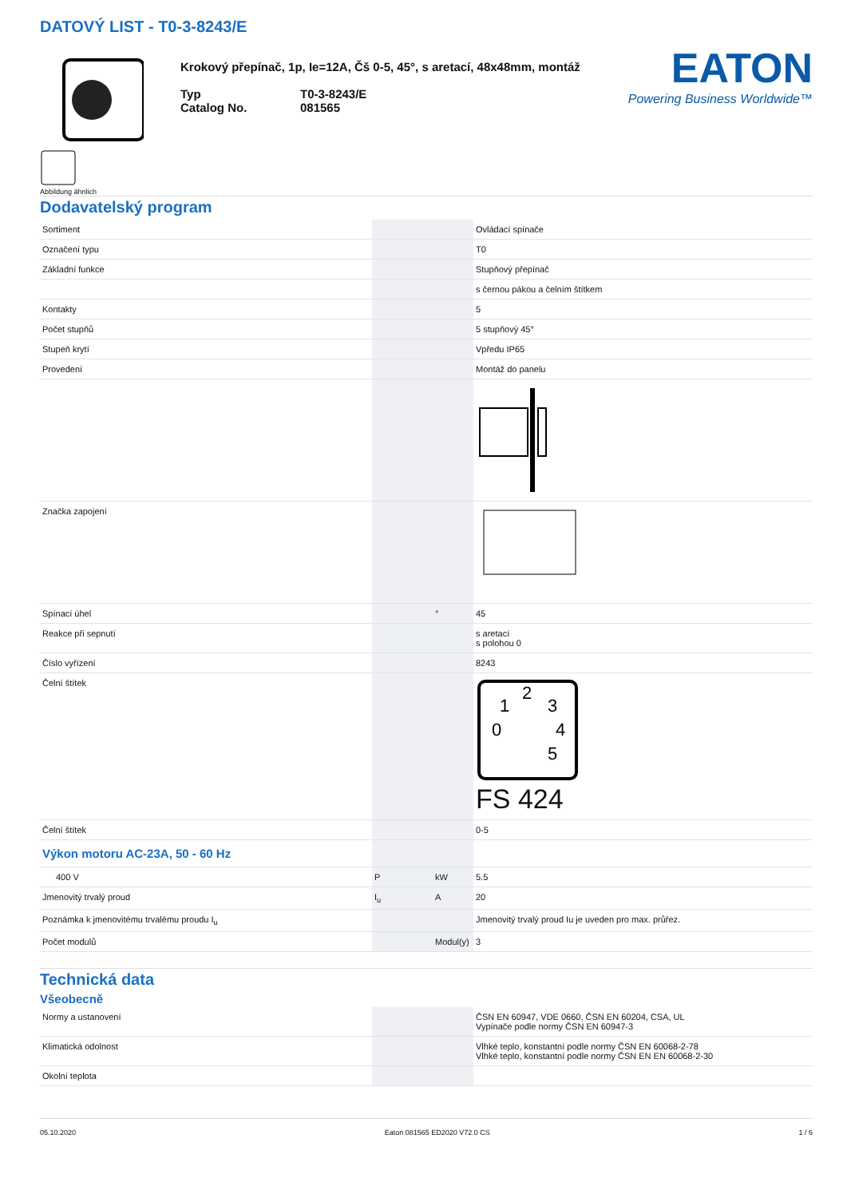DATOVÝ LIST - T0-3-8243/E
Abbildung ähnlich
Krokový přepínač, 1p, Ie=12A, Čš 0-5, 45°, s aretací, 48x48mm, montáž
Typ
Catalog No.
T0-3-8243/E
081565
EATON
Powering Business Worldwide™
Dodavatelský program
| Sortiment | | | Ovládací spínače |
| Označení typu | | | T0 |
| Základní funkce | | | Stupňový přepínač |
| | | | s černou pákou a čelním štítkem |
| Kontakty | | | 5 |
| Počet stupňů | | | 5 stupňový 45° |
| Stupeň krytí | | | Vpředu IP65 |
| Provedení | | | Montáž do panelu |
| Značka zapojení | | | |
| Spínací úhel | | ° | 45 |
| Reakce při sepnutí | | | s aretací s polohou 0 |
| Číslo vyřízení | | | 8243 |
| Čelní štítek | | | 0 1 2 3 4 5 FS 424 |
| Čelní štítek | | | 0-5 |
| Výkon motoru AC-23A, 50 - 60 Hz | | | |
| 400 V | P | kW | 5.5 |
| Jmenovitý trvalý proud | I<sub>u</sub> | A | 20 |
| Poznámka k jmenovitému trvalému proudu I<sub>u</sub> | | | Jmenovitý trvalý proud Iu je uveden pro max. průřez. |
| Počet modulů | | Modul(y) | 3 |
Technická data
Všeobecně
| Normy a ustanovení | | | ČSN EN 60947, VDE 0660, ČSN EN 60204, CSA, UL Vypínače podle normy ČSN EN 60947-3 |
| Klimatická odolnost | | | Vlhké teplo, konstantní podle normy ČSN EN 60068-2-78 Vlhké teplo, konstantní podle normy ČSN EN EN 60068-2-30 |
| Okolní teplota | | | |
05.10.2020 Eaton 081565 ED2020 V72.0 CS 1 / 6